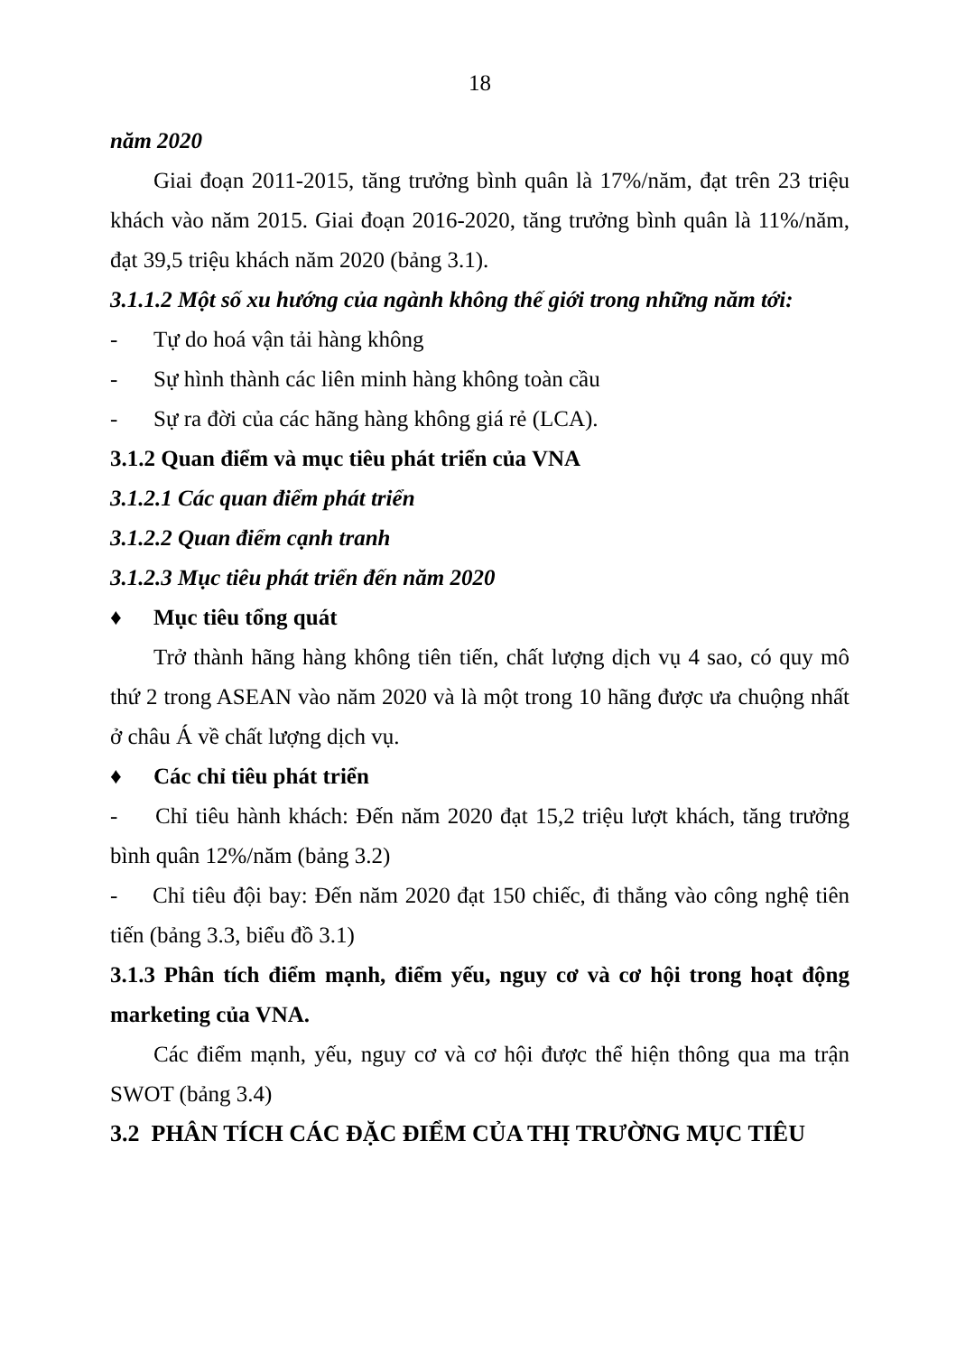18
năm 2020
Giai đoạn 2011-2015, tăng trưởng bình quân là 17%/năm, đạt trên 23 triệu khách vào năm 2015. Giai đoạn 2016-2020, tăng trưởng bình quân là 11%/năm, đạt 39,5 triệu khách năm 2020 (bảng 3.1).
3.1.1.2 Một số xu hướng của ngành không thế giới trong những năm tới:
- Tự do hoá vận tải hàng không
- Sự hình thành các liên minh hàng không toàn cầu
- Sự ra đời của các hãng hàng không giá rẻ (LCA).
3.1.2 Quan điểm và mục tiêu phát triển của VNA
3.1.2.1 Các quan điểm phát triển
3.1.2.2 Quan điểm cạnh tranh
3.1.2.3 Mục tiêu phát triển đến năm 2020
♦ Mục tiêu tổng quát
Trở thành hãng hàng không tiên tiến, chất lượng dịch vụ 4 sao, có quy mô thứ 2 trong ASEAN vào năm 2020 và là một trong 10 hãng được ưa chuộng nhất ở châu Á về chất lượng dịch vụ.
♦ Các chỉ tiêu phát triển
- Chỉ tiêu hành khách: Đến năm 2020 đạt 15,2 triệu lượt khách, tăng trưởng bình quân 12%/năm (bảng 3.2)
- Chỉ tiêu đội bay: Đến năm 2020 đạt 150 chiếc, đi thẳng vào công nghệ tiên tiến (bảng 3.3, biểu đồ 3.1)
3.1.3 Phân tích điểm mạnh, điểm yếu, nguy cơ và cơ hội trong hoạt động marketing của VNA.
Các điểm mạnh, yếu, nguy cơ và cơ hội được thể hiện thông qua ma trận SWOT (bảng 3.4)
3.2 PHÂN TÍCH CÁC ĐẶC ĐIỂM CỦA THỊ TRƯỜNG MỤC TIÊU